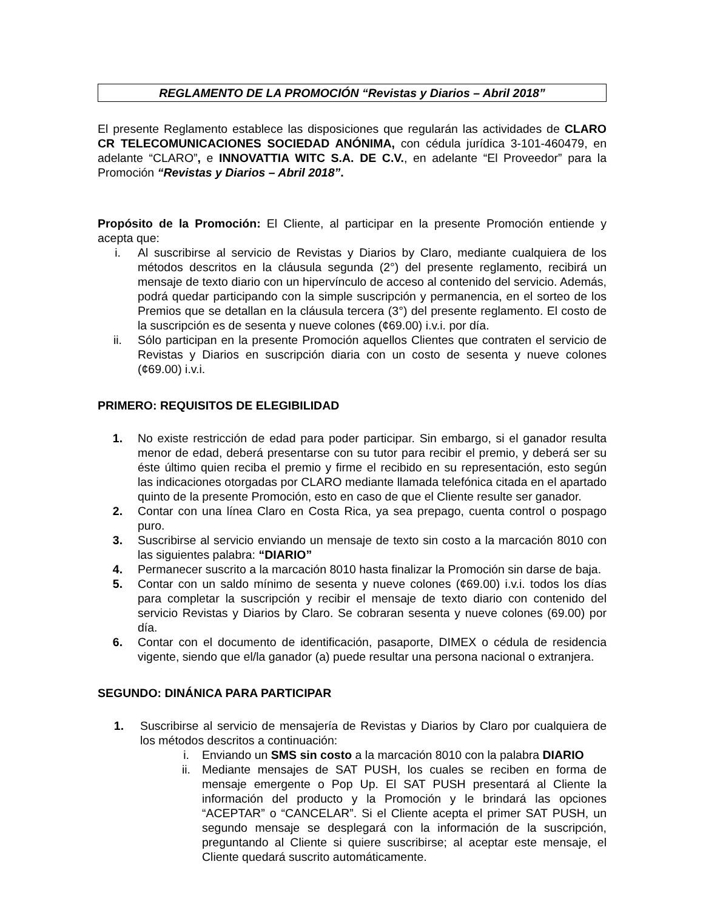REGLAMENTO DE LA PROMOCIÓN “Revistas y Diarios – Abril 2018”
El presente Reglamento establece las disposiciones que regularán las actividades de CLARO CR TELECOMUNICACIONES SOCIEDAD ANÓNIMA, con cédula jurídica 3-101-460479, en adelante “CLARO”, e INNOVATTIA WITC S.A. DE C.V., en adelante “El Proveedor” para la Promoción “Revistas y Diarios – Abril 2018”.
Propósito de la Promoción: El Cliente, al participar en la presente Promoción entiende y acepta que:
i. Al suscribirse al servicio de Revistas y Diarios by Claro, mediante cualquiera de los métodos descritos en la cláusula segunda (2°) del presente reglamento, recibirá un mensaje de texto diario con un hipervínculo de acceso al contenido del servicio. Además, podrá quedar participando con la simple suscripción y permanencia, en el sorteo de los Premios que se detallan en la cláusula tercera (3°) del presente reglamento. El costo de la suscripción es de sesenta y nueve colones (¢69.00) i.v.i. por día.
ii. Sólo participan en la presente Promoción aquellos Clientes que contraten el servicio de Revistas y Diarios en suscripción diaria con un costo de sesenta y nueve colones (¢69.00) i.v.i.
PRIMERO: REQUISITOS DE ELEGIBILIDAD
1. No existe restricción de edad para poder participar. Sin embargo, si el ganador resulta menor de edad, deberá presentarse con su tutor para recibir el premio, y deberá ser su éste último quien reciba el premio y firme el recibido en su representación, esto según las indicaciones otorgadas por CLARO mediante llamada telefónica citada en el apartado quinto de la presente Promoción, esto en caso de que el Cliente resulte ser ganador.
2. Contar con una línea Claro en Costa Rica, ya sea prepago, cuenta control o pospago puro.
3. Suscribirse al servicio enviando un mensaje de texto sin costo a la marcación 8010 con las siguientes palabra: “DIARIO”
4. Permanecer suscrito a la marcación 8010 hasta finalizar la Promoción sin darse de baja.
5. Contar con un saldo mínimo de sesenta y nueve colones (¢69.00) i.v.i. todos los días para completar la suscripción y recibir el mensaje de texto diario con contenido del servicio Revistas y Diarios by Claro. Se cobraran sesenta y nueve colones (69.00) por día.
6. Contar con el documento de identificación, pasaporte, DIMEX o cédula de residencia vigente, siendo que el/la ganador (a) puede resultar una persona nacional o extranjera.
SEGUNDO: DINÁNICA PARA PARTICIPAR
1. Suscribirse al servicio de mensajería de Revistas y Diarios by Claro por cualquiera de los métodos descritos a continuación:
i. Enviando un SMS sin costo a la marcación 8010 con la palabra DIARIO
ii. Mediante mensajes de SAT PUSH, los cuales se reciben en forma de mensaje emergente o Pop Up. El SAT PUSH presentará al Cliente la información del producto y la Promoción y le brindará las opciones “ACEPTAR” o “CANCELAR”. Si el Cliente acepta el primer SAT PUSH, un segundo mensaje se desplegará con la información de la suscripción, preguntando al Cliente si quiere suscribirse; al aceptar este mensaje, el Cliente quedará suscrito automáticamente.